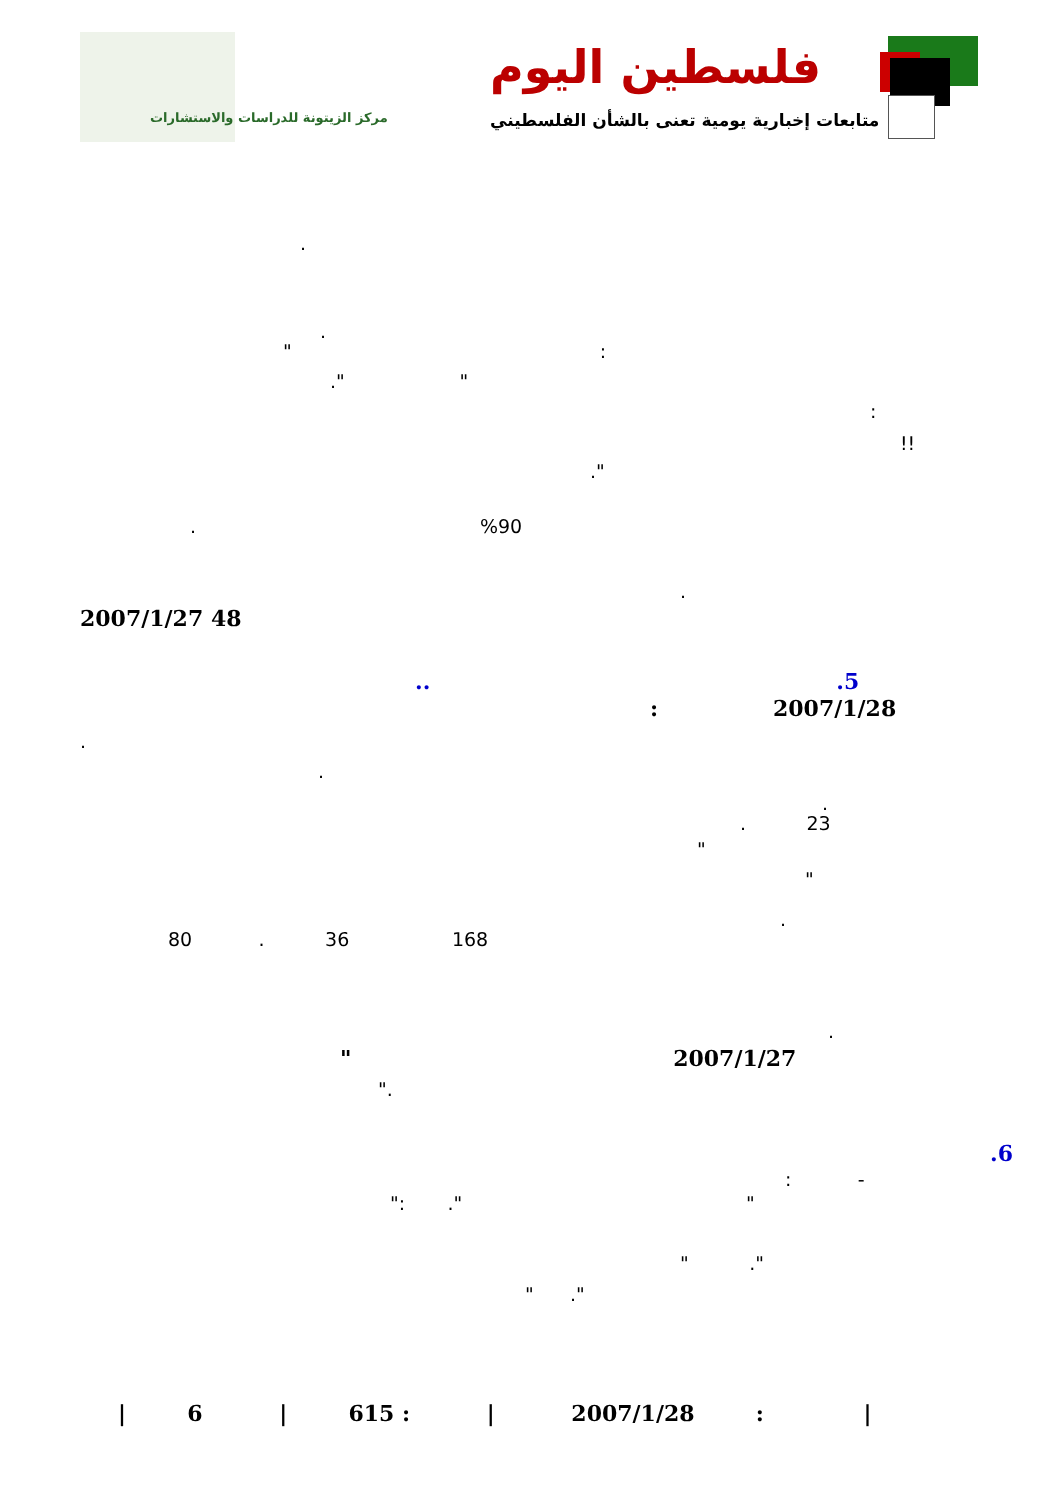فلسطين اليوم
متابعات إخبارية يومية تعنى بالشأن الفلسطيني
مركز الزيتونة للدراسات والاستشارات
.
.
" :
." "
:
!!
."
. %90
.
2007/1/27 48
.. .5
: 2007/1/28
.
.
.
. 23
"
"
.
80 . 36 168
.
" 2007/1/27
".
.6
: -
": ." "
" ."
" ."
| 6 | 615 : | 2007/1/28 : |